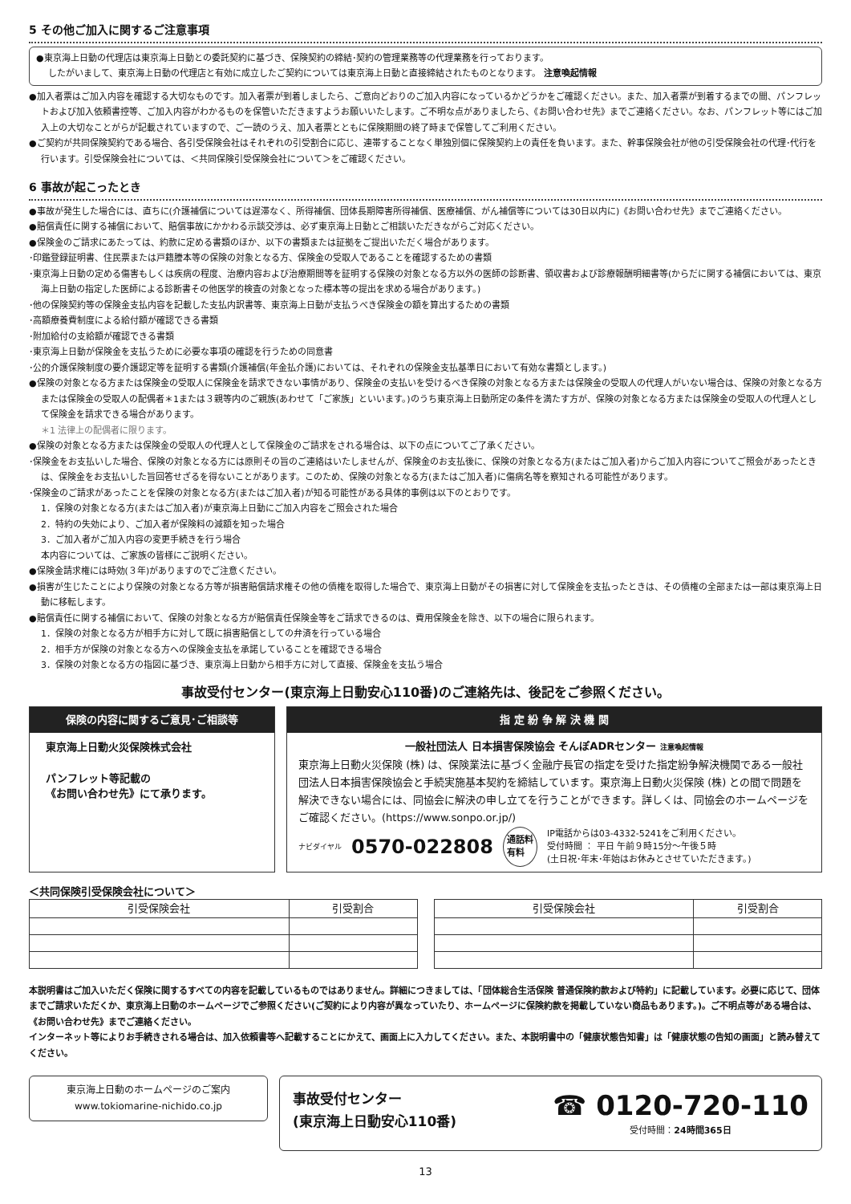5 その他ご加入に関するご注意事項
●東京海上日動の代理店は東京海上日動との委託契約に基づき、保険契約の締結･契約の管理業務等の代理業務を行っております。
したがいまして、東京海上日動の代理店と有効に成立したご契約については東京海上日動と直接締結されたものとなります。 注意喚起情報
●加入者票はご加入内容を確認する大切なものです。加入者票が到着しましたら、ご意向どおりのご加入内容になっているかどうかをご確認ください。また、加入者票が到着するまでの間、パンフレットおよび加入依頼書控等、ご加入内容がわかるものを保管いただきますようお願いいたします。ご不明な点がありましたら、《お問い合わせ先》までご連絡ください。なお、パンフレット等にはご加入上の大切なことがらが記載されていますので、ご一読のうえ、加入者票とともに保険期間の終了時まで保管してご利用ください。
●ご契約が共同保険契約である場合、各引受保険会社はそれぞれの引受割合に応じ、連帯することなく単独別個に保険契約上の責任を負います。また、幹事保険会社が他の引受保険会社の代理･代行を行います。引受保険会社については、＜共同保険引受保険会社について＞をご確認ください。
6 事故が起こったとき
●事故が発生した場合には、直ちに(介護補償については遅滞なく、所得補償、団体長期障害所得補償、医療補償、がん補償等については30日以内に)《お問い合わせ先》までご連絡ください。
●賠償責任に関する補償において、賠償事故にかかわる示談交渉は、必ず東京海上日動とご相談いただきながらご対応ください。
●保険金のご請求にあたっては、約款に定める書類のほか、以下の書類または証拠をご提出いただく場合があります。
･印鑑登録証明書、住民票または戸籍謄本等の保険の対象となる方、保険金の受取人であることを確認するための書類
･東京海上日動の定める傷害もしくは疾病の程度、治療内容および治療期間等を証明する保険の対象となる方以外の医師の診断書、領収書および診療報酬明細書等(からだに関する補償においては、東京海上日動の指定した医師による診断書その他医学的検査の対象となった標本等の提出を求める場合があります。)
･他の保険契約等の保険金支払内容を記載した支払内訳書等、東京海上日動が支払うべき保険金の額を算出するための書類
･高額療養費制度による給付額が確認できる書類
･附加給付の支給額が確認できる書類
･東京海上日動が保険金を支払うために必要な事項の確認を行うための同意書
･公的介護保険制度の要介護認定等を証明する書類(介護補償(年金払介護)においては、それぞれの保険金支払基準日において有効な書類とします。)
●保険の対象となる方または保険金の受取人に保険金を請求できない事情があり、保険金の支払いを受けるべき保険の対象となる方または保険金の受取人の代理人がいない場合は、保険の対象となる方または保険金の受取人の配偶者＊1または３親等内のご親族(あわせて「ご家族」といいます。)のうち東京海上日動所定の条件を満たす方が、保険の対象となる方または保険金の受取人の代理人として保険金を請求できる場合があります。
＊1 法律上の配偶者に限ります。
●保険の対象となる方または保険金の受取人の代理人として保険金のご請求をされる場合は、以下の点についてご了承ください。
･保険金をお支払いした場合、保険の対象となる方には原則その旨のご連絡はいたしませんが、保険金のお支払後に、保険の対象となる方(またはご加入者)からご加入内容についてご照会があったときは、保険金をお支払いした旨回答せざるを得ないことがあります。このため、保険の対象となる方(またはご加入者)に傷病名等を察知される可能性があります。
･保険金のご請求があったことを保険の対象となる方(またはご加入者)が知る可能性がある具体的事例は以下のとおりです。
1．保険の対象となる方(またはご加入者)が東京海上日動にご加入内容をご照会された場合
2．特約の失効により、ご加入者が保険料の減額を知った場合
3．ご加入者がご加入内容の変更手続きを行う場合
本内容については、ご家族の皆様にご説明ください。
●保険金請求権には時効(３年)がありますのでご注意ください。
●損害が生じたことにより保険の対象となる方等が損害賠償請求権その他の債権を取得した場合で、東京海上日動がその損害に対して保険金を支払ったときは、その債権の全部または一部は東京海上日動に移転します。
●賠償責任に関する補償において、保険の対象となる方が賠償責任保険金等をご請求できるのは、費用保険金を除き、以下の場合に限られます。
1．保険の対象となる方が相手方に対して既に損害賠償としての弁済を行っている場合
2．相手方が保険の対象となる方への保険金支払を承諾していることを確認できる場合
3．保険の対象となる方の指図に基づき、東京海上日動から相手方に対して直接、保険金を支払う場合
事故受付センター(東京海上日動安心110番)のご連絡先は、後記をご参照ください。
保険の内容に関するご意見･ご相談等
東京海上日動火災保険株式会社
パンフレット等記載の
《お問い合わせ先》にて承ります。
指 定 紛 争 解 決 機 関
一般社団法人 日本損害保険協会 そんぽADRセンター 注意喚起情報
東京海上日動火災保険 (株) は、保険業法に基づく金融庁長官の指定を受けた指定紛争解決機関である一般社団法人日本損害保険協会と手続実施基本契約を締結しています。東京海上日動火災保険 (株) との間で問題を解決できない場合には、同協会に解決の申し立てを行うことができます。詳しくは、同協会のホームページをご確認ください。(https://www.sonpo.or.jp/)
ナビダイヤル 0570-022808 通話料
有料 IP電話からは03-4332-5241をご利用ください。
受付時間 ： 平日 午前９時15分～午後５時
(土日祝･年末･年始はお休みとさせていただきます。)
＜共同保険引受保険会社について＞
| 引受保険会社 | 引受割合 |
| --- | --- |
| 引受保険会社 | 引受割合 |
| --- | --- |
本説明書はご加入いただく保険に関するすべての内容を記載しているものではありません。詳細につきましては、「団体総合生活保険 普通保険約款および特約」に記載しています。必要に応じて、団体までご請求いただくか、東京海上日動のホームページでご参照ください(ご契約により内容が異なっていたり、ホームページに保険約款を掲載していない商品もあります。)。ご不明点等がある場合は、《お問い合わせ先》までご連絡ください。
インターネット等によりお手続きされる場合は、加入依頼書等へ記載することにかえて、画面上に入力してください。また、本説明書中の「健康状態告知書」は「健康状態の告知の画面」と読み替えてください。
東京海上日動のホームページのご案内
www.tokiomarine-nichido.co.jp
事故受付センター
(東京海上日動安心110番)
☎ 0120-720-110
受付時間：24時間365日
13